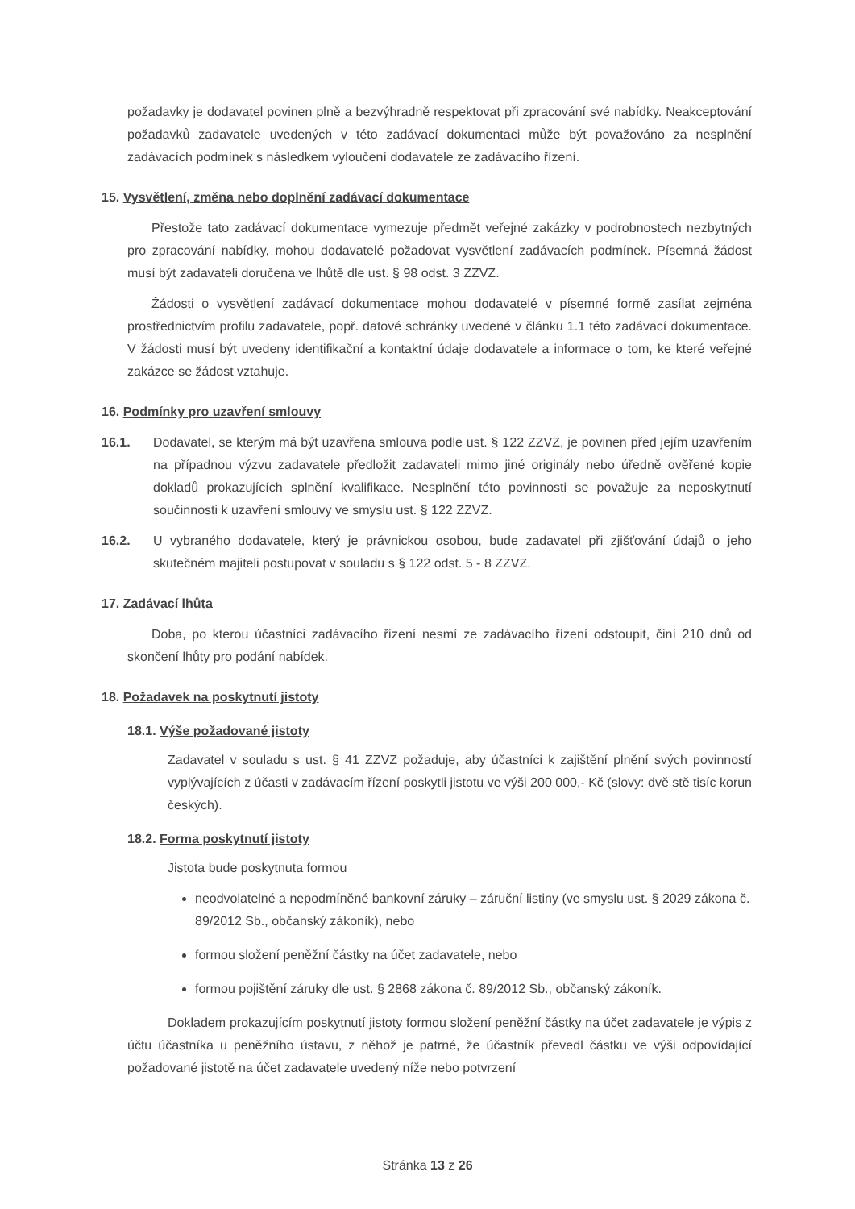požadavky je dodavatel povinen plně a bezvýhradně respektovat při zpracování své nabídky. Neakceptování požadavků zadavatele uvedených v této zadávací dokumentaci může být považováno za nesplnění zadávacích podmínek s následkem vyloučení dodavatele ze zadávacího řízení.
15. Vysvětlení, změna nebo doplnění zadávací dokumentace
Přestože tato zadávací dokumentace vymezuje předmět veřejné zakázky v podrobnostech nezbytných pro zpracování nabídky, mohou dodavatelé požadovat vysvětlení zadávacích podmínek. Písemná žádost musí být zadavateli doručena ve lhůtě dle ust. § 98 odst. 3 ZZVZ.
Žádosti o vysvětlení zadávací dokumentace mohou dodavatelé v písemné formě zasílat zejména prostřednictvím profilu zadavatele, popř. datové schránky uvedené v článku 1.1 této zadávací dokumentace. V žádosti musí být uvedeny identifikační a kontaktní údaje dodavatele a informace o tom, ke které veřejné zakázce se žádost vztahuje.
16. Podmínky pro uzavření smlouvy
16.1. Dodavatel, se kterým má být uzavřena smlouva podle ust. § 122 ZZVZ, je povinen před jejím uzavřením na případnou výzvu zadavatele předložit zadavateli mimo jiné originály nebo úředně ověřené kopie dokladů prokazujících splnění kvalifikace. Nesplnění této povinnosti se považuje za neposkytnutí součinnosti k uzavření smlouvy ve smyslu ust. § 122 ZZVZ.
16.2. U vybraného dodavatele, který je právnickou osobou, bude zadavatel při zjišťování údajů o jeho skutečném majiteli postupovat v souladu s § 122 odst. 5 - 8 ZZVZ.
17. Zadávací lhůta
Doba, po kterou účastníci zadávacího řízení nesmí ze zadávacího řízení odstoupit, činí 210 dnů od skončení lhůty pro podání nabídek.
18. Požadavek na poskytnutí jistoty
18.1. Výše požadované jistoty
Zadavatel v souladu s ust. § 41 ZZVZ požaduje, aby účastníci k zajištění plnění svých povinností vyplývajících z účasti v zadávacím řízení poskytli jistotu ve výši 200 000,- Kč (slovy: dvě stě tisíc korun českých).
18.2. Forma poskytnutí jistoty
Jistota bude poskytnuta formou
neodvolatelné a nepodmíněné bankovní záruky – záruční listiny (ve smyslu ust. § 2029 zákona č. 89/2012 Sb., občanský zákoník), nebo
formou složení peněžní částky na účet zadavatele, nebo
formou pojištění záruky dle ust. § 2868 zákona č. 89/2012 Sb., občanský zákoník.
Dokladem prokazujícím poskytnutí jistoty formou složení peněžní částky na účet zadavatele je výpis z účtu účastníka u peněžního ústavu, z něhož je patrné, že účastník převedl částku ve výši odpovídající požadované jistotě na účet zadavatele uvedený níže nebo potvrzení
Stránka 13 z 26